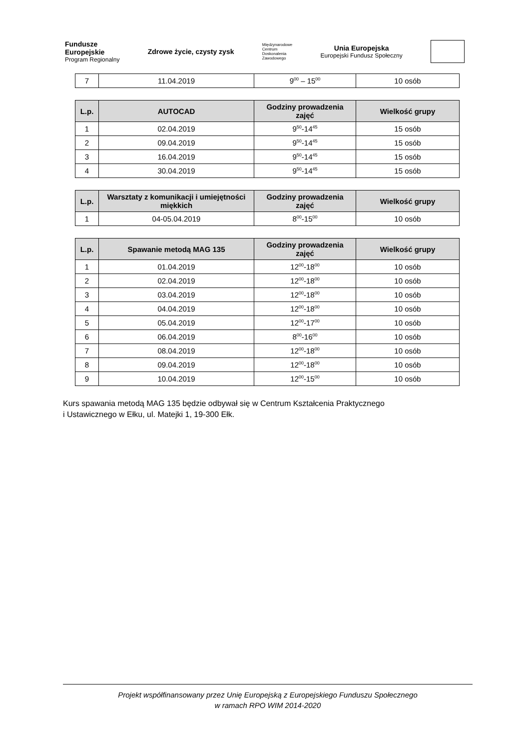Fundusze
Europejskie
Program Regionalny
Zdrowe życie, czysty zysk
Międzynarodowe
Centrum
Doskonalenia
Zawodowego
Unia Europejska
Europejski Fundusz Społeczny
| 7 | 11.04.2019 | 9<sup>00</sup> – 15<sup>00</sup> | 10 osób |
| L.p. | AUTOCAD | Godziny prowadzenia zajęć | Wielkość grupy |
| --- | --- | --- | --- |
| 1 | 02.04.2019 | 9<sup>50</sup>-14<sup>45</sup> | 15 osób |
| 2 | 09.04.2019 | 9<sup>50</sup>-14<sup>45</sup> | 15 osób |
| 3 | 16.04.2019 | 9<sup>50</sup>-14<sup>45</sup> | 15 osób |
| 4 | 30.04.2019 | 9<sup>50</sup>-14<sup>45</sup> | 15 osób |
| L.p. | Warsztaty z komunikacji i umiejętności miękkich | Godziny prowadzenia zajęć | Wielkość grupy |
| --- | --- | --- | --- |
| 1 | 04-05.04.2019 | 8<sup>00</sup>-15<sup>00</sup> | 10 osób |
| L.p. | Spawanie metodą MAG 135 | Godziny prowadzenia zajęć | Wielkość grupy |
| --- | --- | --- | --- |
| 1 | 01.04.2019 | 12<sup>00</sup>-18<sup>00</sup> | 10 osób |
| 2 | 02.04.2019 | 12<sup>00</sup>-18<sup>00</sup> | 10 osób |
| 3 | 03.04.2019 | 12<sup>00</sup>-18<sup>00</sup> | 10 osób |
| 4 | 04.04.2019 | 12<sup>00</sup>-18<sup>00</sup> | 10 osób |
| 5 | 05.04.2019 | 12<sup>00</sup>-17<sup>00</sup> | 10 osób |
| 6 | 06.04.2019 | 8<sup>00</sup>-16<sup>00</sup> | 10 osób |
| 7 | 08.04.2019 | 12<sup>00</sup>-18<sup>00</sup> | 10 osób |
| 8 | 09.04.2019 | 12<sup>00</sup>-18<sup>00</sup> | 10 osób |
| 9 | 10.04.2019 | 12<sup>00</sup>-15<sup>00</sup> | 10 osób |
Kurs spawania metodą MAG 135 będzie odbywał się w Centrum Kształcenia Praktycznego
i Ustawicznego w Ełku, ul. Matejki 1, 19-300 Ełk.
Projekt współfinansowany przez Unię Europejską z Europejskiego Funduszu Społecznego
w ramach RPO WIM 2014-2020